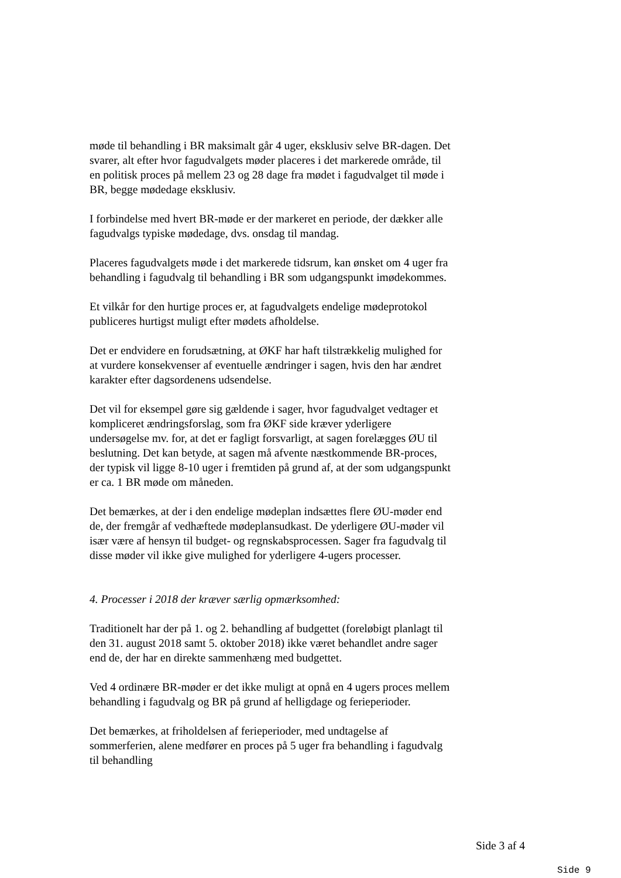møde til behandling i BR maksimalt går 4 uger, eksklusiv selve BR-dagen. Det svarer, alt efter hvor fagudvalgets møder placeres i det markerede område, til en politisk proces på mellem 23 og 28 dage fra mødet i fagudvalget til møde i BR, begge mødedage eksklusiv.
I forbindelse med hvert BR-møde er der markeret en periode, der dækker alle fagudvalgs typiske mødedage, dvs. onsdag til mandag.
Placeres fagudvalgets møde i det markerede tidsrum, kan ønsket om 4 uger fra behandling i fagudvalg til behandling i BR som udgangspunkt imødekommes.
Et vilkår for den hurtige proces er, at fagudvalgets endelige mødeprotokol publiceres hurtigst muligt efter mødets afholdelse.
Det er endvidere en forudsætning, at ØKF har haft tilstrækkelig mulighed for at vurdere konsekvenser af eventuelle ændringer i sagen, hvis den har ændret karakter efter dagsordenens udsendelse.
Det vil for eksempel gøre sig gældende i sager, hvor fagudvalget vedtager et kompliceret ændringsforslag, som fra ØKF side kræver yderligere undersøgelse mv. for, at det er fagligt forsvarligt, at sagen forelægges ØU til beslutning. Det kan betyde, at sagen må afvente næstkommende BR-proces, der typisk vil ligge 8-10 uger i fremtiden på grund af, at der som udgangspunkt er ca. 1 BR møde om måneden.
Det bemærkes, at der i den endelige mødeplan indsættes flere ØU-møder end de, der fremgår af vedhæftede mødeplansudkast. De yderligere ØU-møder vil især være af hensyn til budget- og regnskabsprocessen. Sager fra fagudvalg til disse møder vil ikke give mulighed for yderligere 4-ugers processer.
4. Processer i 2018 der kræver særlig opmærksomhed:
Traditionelt har der på 1. og 2. behandling af budgettet (foreløbigt planlagt til den 31. august 2018 samt 5. oktober 2018) ikke været behandlet andre sager end de, der har en direkte sammenhæng med budgettet.
Ved 4 ordinære BR-møder er det ikke muligt at opnå en 4 ugers proces mellem behandling i fagudvalg og BR på grund af helligdage og ferieperioder.
Det bemærkes, at friholdelsen af ferieperioder, med undtagelse af sommerferien, alene medfører en proces på 5 uger fra behandling i fagudvalg til behandling
Side 3 af 4
Side 9